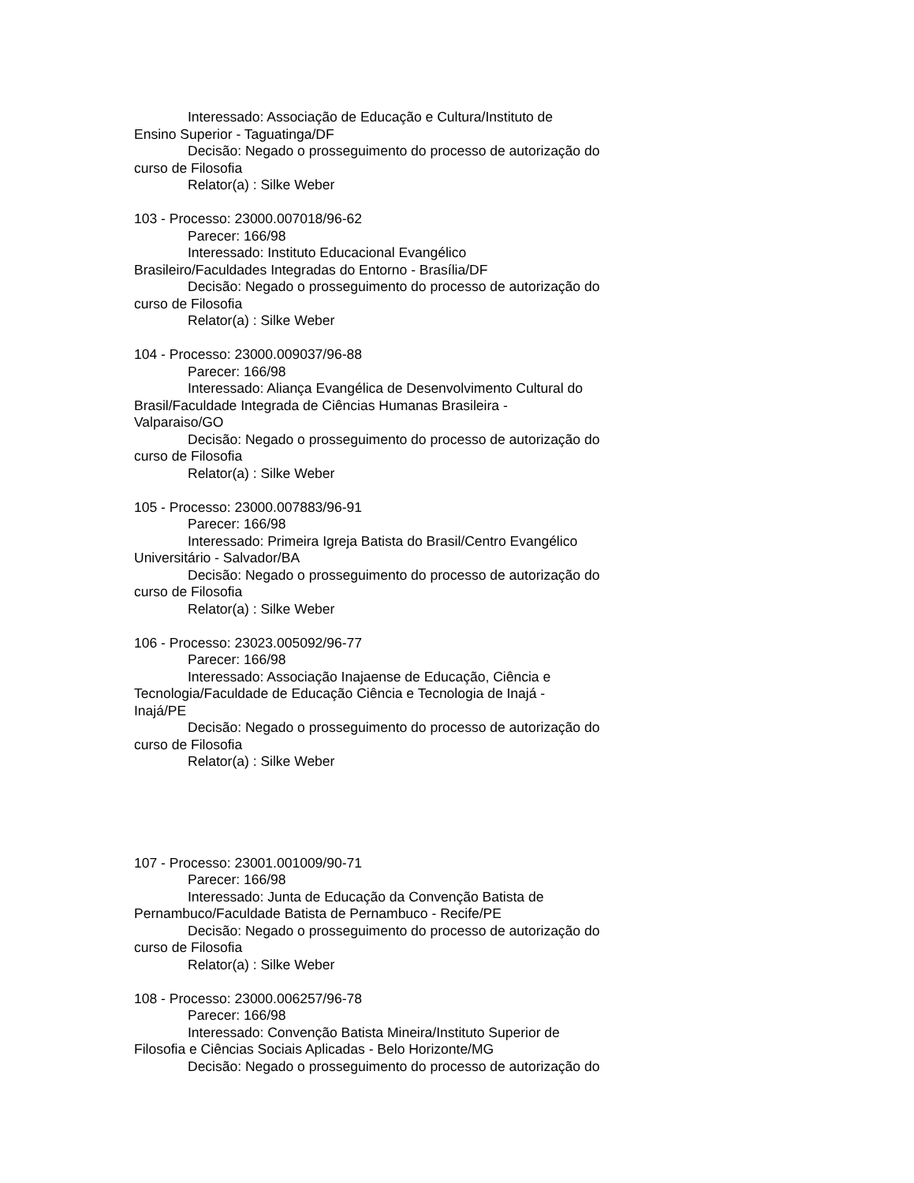Interessado: Associação de Educação e Cultura/Instituto de
Ensino Superior - Taguatinga/DF
Decisão: Negado o prosseguimento do processo de autorização do
curso de Filosofia
Relator(a) : Silke Weber
103 - Processo: 23000.007018/96-62
Parecer: 166/98
Interessado: Instituto Educacional Evangélico
Brasileiro/Faculdades Integradas do Entorno - Brasília/DF
Decisão: Negado o prosseguimento do processo de autorização do
curso de Filosofia
Relator(a) : Silke Weber
104 - Processo: 23000.009037/96-88
Parecer: 166/98
Interessado: Aliança Evangélica de Desenvolvimento Cultural do
Brasil/Faculdade Integrada de Ciências Humanas Brasileira -
Valparaiso/GO
Decisão: Negado o prosseguimento do processo de autorização do
curso de Filosofia
Relator(a) : Silke Weber
105 - Processo: 23000.007883/96-91
Parecer: 166/98
Interessado: Primeira Igreja Batista do Brasil/Centro Evangélico
Universitário - Salvador/BA
Decisão: Negado o prosseguimento do processo de autorização do
curso de Filosofia
Relator(a) : Silke Weber
106 - Processo: 23023.005092/96-77
Parecer: 166/98
Interessado: Associação Inajaense de Educação, Ciência e
Tecnologia/Faculdade de Educação Ciência e Tecnologia de Inajá -
Inajá/PE
Decisão: Negado o prosseguimento do processo de autorização do
curso de Filosofia
Relator(a) : Silke Weber
107 - Processo: 23001.001009/90-71
Parecer: 166/98
Interessado: Junta de Educação da Convenção Batista de
Pernambuco/Faculdade Batista de Pernambuco - Recife/PE
Decisão: Negado o prosseguimento do processo de autorização do
curso de Filosofia
Relator(a) : Silke Weber
108 - Processo: 23000.006257/96-78
Parecer: 166/98
Interessado: Convenção Batista Mineira/Instituto Superior de
Filosofia e Ciências Sociais Aplicadas - Belo Horizonte/MG
Decisão: Negado o prosseguimento do processo de autorização do